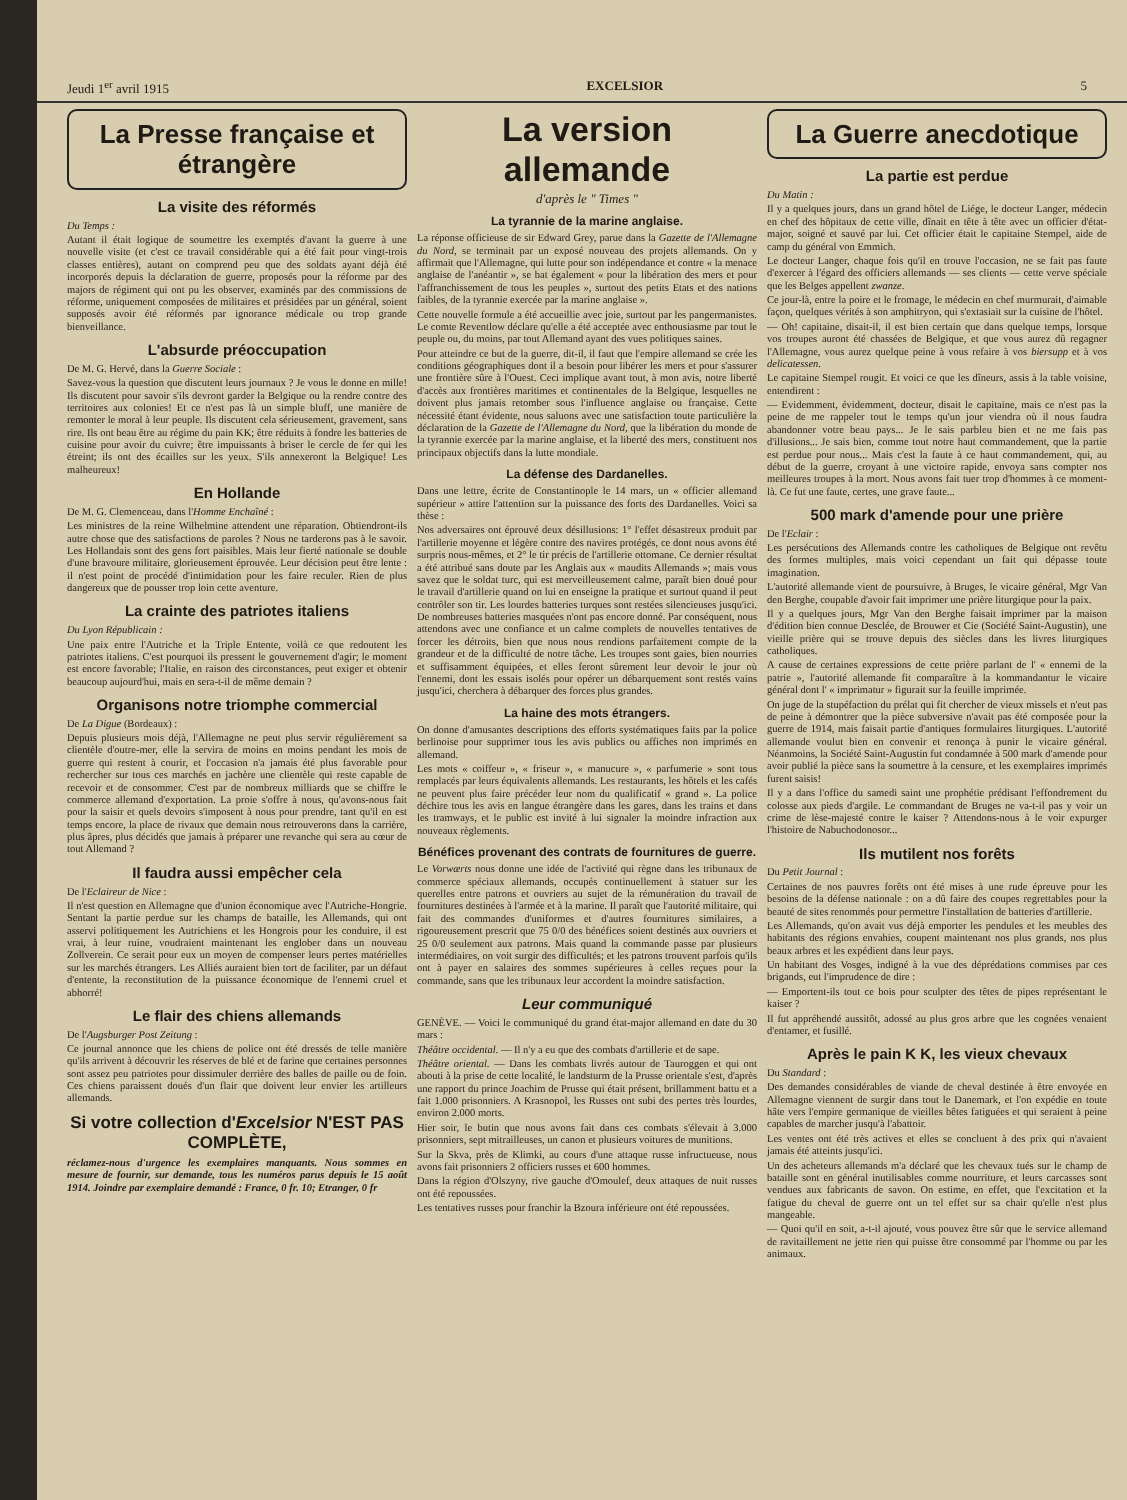Jeudi 1<sup>er</sup> avril 1915 EXCELSIOR 5
La Presse française et étrangère
La visite des réformés
Du Temps :
Autant il était logique de soumettre les exemptés d'avant la guerre à une nouvelle visite (et c'est ce travail considérable qui a été fait pour vingt-trois classes entières), autant on comprend peu que des soldats ayant déjà été incorporés depuis la déclaration de guerre, proposés pour la réforme par des majors de régiment qui ont pu les observer, examinés par des commissions de réforme, uniquement composées de militaires et présidées par un général, soient supposés avoir été réformés par ignorance médicale ou trop grande bienveillance.
L'absurde préoccupation
De M. G. Hervé, dans la Guerre Sociale :
Savez-vous la question que discutent leurs journaux ? Je vous le donne en mille! Ils discutent pour savoir s'ils devront garder la Belgique ou la rendre contre des territoires aux colonies! Et ce n'est pas là un simple bluff, une manière de remonter le moral à leur peuple. Ils discutent cela sérieusement, gravement, sans rire. Ils ont beau être au régime du pain KK; être réduits à fondre les batteries de cuisine pour avoir du cuivre; être impuissants à briser le cercle de fer qui les étreint; ils ont des écailles sur les yeux. S'ils annexeront la Belgique! Les malheureux!
En Hollande
De M. G. Clemenceau, dans l'Homme Enchaîné :
Les ministres de la reine Wilhelmine attendent une réparation. Obtiendront-ils autre chose que des satisfactions de paroles ? Nous ne tarderons pas à le savoir. Les Hollandais sont des gens fort paisibles. Mais leur fierté nationale se double d'une bravoure militaire, glorieusement éprouvée. Leur décision peut être lente : il n'est point de procédé d'intimidation pour les faire reculer. Rien de plus dangereux que de pousser trop loin cette aventure.
La crainte des patriotes italiens
Du Lyon Républicain :
Une paix entre l'Autriche et la Triple Entente, voilà ce que redoutent les patriotes italiens. C'est pourquoi ils pressent le gouvernement d'agir; le moment est encore favorable; l'Italie, en raison des circonstances, peut exiger et obtenir beaucoup aujourd'hui, mais en sera-t-il de même demain ?
Organisons notre triomphe commercial
De La Digue (Bordeaux) :
Depuis plusieurs mois déjà, l'Allemagne ne peut plus servir régulièrement sa clientèle d'outre-mer, elle la servira de moins en moins pendant les mois de guerre qui restent à courir, et l'occasion n'a jamais été plus favorable pour rechercher sur tous ces marchés en jachère une clientèle qui reste capable de recevoir et de consommer. C'est par de nombreux milliards que se chiffre le commerce allemand d'exportation. La proie s'offre à nous, qu'avons-nous fait pour la saisir et quels devoirs s'imposent à nous pour prendre, tant qu'il en est temps encore, la place de rivaux que demain nous retrouverons dans la carrière, plus âpres, plus décidés que jamais à préparer une revanche qui sera au cœur de tout Allemand ?
Il faudra aussi empêcher cela
De l'Eclaireur de Nice :
Il n'est question en Allemagne que d'union économique avec l'Autriche-Hongrie. Sentant la partie perdue sur les champs de bataille, les Allemands, qui ont asservi politiquement les Autrichiens et les Hongrois pour les conduire, il est vrai, à leur ruine, voudraient maintenant les englober dans un nouveau Zollverein. Ce serait pour eux un moyen de compenser leurs pertes matérielles sur les marchés étrangers. Les Alliés auraient bien tort de faciliter, par un défaut d'entente, la reconstitution de la puissance économique de l'ennemi cruel et abhorré!
Le flair des chiens allemands
De l'Augsburger Post Zeitung :
Ce journal annonce que les chiens de police ont été dressés de telle manière qu'ils arrivent à découvrir les réserves de blé et de farine que certaines personnes sont assez peu patriotes pour dissimuler derrière des balles de paille ou de foin. Ces chiens paraissent doués d'un flair que doivent leur envier les artilleurs allemands.
Si votre collection d'Excelsior N'EST PAS COMPLÈTE,
réclamez-nous d'urgence les exemplaires manquants. Nous sommes en mesure de fournir, sur demande, tous les numéros parus depuis le 15 août 1914. Joindre par exemplaire demandé : France, 0 fr. 10; Etranger, 0 fr
La version allemande
d'après le " Times "
La tyrannie de la marine anglaise.
La réponse officieuse de sir Edward Grey, parue dans la Gazette de l'Allemagne du Nord, se terminait par un exposé nouveau des projets allemands. On y affirmait que l'Allemagne, qui lutte pour son indépendance et contre « la menace anglaise de l'anéantir », se bat également « pour la libération des mers et pour l'affranchissement de tous les peuples », surtout des petits Etats et des nations faibles, de la tyrannie exercée par la marine anglaise ».
Cette nouvelle formule a été accueillie avec joie, surtout par les pangermanistes. Le comte Reventlow déclare qu'elle a été acceptée avec enthousiasme par tout le peuple ou, du moins, par tout Allemand ayant des vues politiques saines.
Pour atteindre ce but de la guerre, dit-il, il faut que l'empire allemand se crée les conditions géographiques dont il a besoin pour libérer les mers et pour s'assurer une frontière sûre à l'Ouest. Ceci implique avant tout, à mon avis, notre liberté d'accès aux frontières maritimes et continentales de la Belgique, lesquelles ne doivent plus jamais retomber sous l'influence anglaise ou française. Cette nécessité étant évidente, nous saluons avec une satisfaction toute particulière la déclaration de la Gazette de l'Allemagne du Nord, que la libération du monde de la tyrannie exercée par la marine anglaise, et la liberté des mers, constituent nos principaux objectifs dans la lutte mondiale.
La défense des Dardanelles.
Dans une lettre, écrite de Constantinople le 14 mars, un « officier allemand supérieur » attire l'attention sur la puissance des forts des Dardanelles. Voici sa thèse :
Nos adversaires ont éprouvé deux désillusions: 1° l'effet désastreux produit par l'artillerie moyenne et légère contre des navires protégés, ce dont nous avons été surpris nous-mêmes, et 2° le tir précis de l'artillerie ottomane. Ce dernier résultat a été attribué sans doute par les Anglais aux « maudits Allemands »; mais vous savez que le soldat turc, qui est merveilleusement calme, paraît bien doué pour le travail d'artillerie quand on lui en enseigne la pratique et surtout quand il peut contrôler son tir. Les lourdes batteries turques sont restées silencieuses jusqu'ici. De nombreuses batteries masquées n'ont pas encore donné. Par conséquent, nous attendons avec une confiance et un calme complets de nouvelles tentatives de forcer les détroits, bien que nous nous rendions parfaitement compte de la grandeur et de la difficulté de notre tâche. Les troupes sont gaies, bien nourries et suffisamment équipées, et elles feront sûrement leur devoir le jour où l'ennemi, dont les essais isolés pour opérer un débarquement sont restés vains jusqu'ici, cherchera à débarquer des forces plus grandes.
La haine des mots étrangers.
On donne d'amusantes descriptions des efforts systématiques faits par la police berlinoise pour supprimer tous les avis publics ou affiches non imprimés en allemand.
Les mots « coiffeur », « friseur », « manucure », « parfumerie » sont tous remplacés par leurs équivalents allemands. Les restaurants, les hôtels et les cafés ne peuvent plus faire précéder leur nom du qualificatif « grand ». La police déchire tous les avis en langue étrangère dans les gares, dans les trains et dans les tramways, et le public est invité à lui signaler la moindre infraction aux nouveaux règlements.
Bénéfices provenant des contrats de fournitures de guerre.
Le Vorwærts nous donne une idée de l'activité qui règne dans les tribunaux de commerce spéciaux allemands, occupés continuellement à statuer sur les querelles entre patrons et ouvriers au sujet de la rémunération du travail de fournitures destinées à l'armée et à la marine. Il paraît que l'autorité militaire, qui fait des commandes d'uniformes et d'autres fournitures similaires, a rigoureusement prescrit que 75 0/0 des bénéfices soient destinés aux ouvriers et 25 0/0 seulement aux patrons. Mais quand la commande passe par plusieurs intermédiaires, on voit surgir des difficultés; et les patrons trouvent parfois qu'ils ont à payer en salaires des sommes supérieures à celles reçues pour la commande, sans que les tribunaux leur accordent la moindre satisfaction.
Leur communiqué
GENÈVE. — Voici le communiqué du grand état-major allemand en date du 30 mars :
Théâtre occidental. — Il n'y a eu que des combats d'artillerie et de sape.
Théâtre oriental. — Dans les combats livrés autour de Tauroggen et qui ont abouti à la prise de cette localité, le landsturm de la Prusse orientale s'est, d'après une rapport du prince Joachim de Prusse qui était présent, brillamment battu et a fait 1.000 prisonniers. A Krasnopol, les Russes ont subi des pertes très lourdes, environ 2.000 morts.
Hier soir, le butin que nous avons fait dans ces combats s'élevait à 3.000 prisonniers, sept mitrailleuses, un canon et plusieurs voitures de munitions.
Sur la Skva, près de Klimki, au cours d'une attaque russe infructueuse, nous avons fait prisonniers 2 officiers russes et 600 hommes.
Dans la région d'Olszyny, rive gauche d'Omoulef, deux attaques de nuit russes ont été repoussées.
Les tentatives russes pour franchir la Bzoura inférieure ont été repoussées.
La Guerre anecdotique
La partie est perdue
Du Matin :
Il y a quelques jours, dans un grand hôtel de Liége, le docteur Langer, médecin en chef des hôpitaux de cette ville, dînait en tête à tête avec un officier d'état-major, soigné et sauvé par lui. Cet officier était le capitaine Stempel, aide de camp du général von Emmich.
Le docteur Langer, chaque fois qu'il en trouve l'occasion, ne se fait pas faute d'exercer à l'égard des officiers allemands — ses clients — cette verve spéciale que les Belges appellent zwanze.
Ce jour-là, entre la poire et le fromage, le médecin en chef murmurait, d'aimable façon, quelques vérités à son amphitryon, qui s'extasiait sur la cuisine de l'hôtel.
— Oh! capitaine, disait-il, il est bien certain que dans quelque temps, lorsque vos troupes auront été chassées de Belgique, et que vous aurez dû regagner l'Allemagne, vous aurez quelque peine à vous refaire à vos biersupp et à vos delicatessen.
Le capitaine Stempel rougit. Et voici ce que les dîneurs, assis à la table voisine, entendirent :
— Evidemment, évidemment, docteur, disait le capitaine, mais ce n'est pas la peine de me rappeler tout le temps qu'un jour viendra où il nous faudra abandonner votre beau pays... Je le sais parbleu bien et ne me fais pas d'illusions... Je sais bien, comme tout notre haut commandement, que la partie est perdue pour nous... Mais c'est la faute à ce haut commandement, qui, au début de la guerre, croyant à une victoire rapide, envoya sans compter nos meilleures troupes à la mort. Nous avons fait tuer trop d'hommes à ce moment-là. Ce fut une faute, certes, une grave faute...
500 mark d'amende pour une prière
De l'Eclair :
Les persécutions des Allemands contre les catholiques de Belgique ont revêtu des formes multiples, mais voici cependant un fait qui dépasse toute imagination.
L'autorité allemande vient de poursuivre, à Bruges, le vicaire général, Mgr Van den Berghe, coupable d'avoir fait imprimer une prière liturgique pour la paix.
Il y a quelques jours, Mgr Van den Berghe faisait imprimer par la maison d'édition bien connue Desclée, de Brouwer et Cie (Société Saint-Augustin), une vieille prière qui se trouve depuis des siècles dans les livres liturgiques catholiques.
A cause de certaines expressions de cette prière parlant de l' « ennemi de la patrie », l'autorité allemande fit comparaître à la kommandantur le vicaire général dont l' « imprimatur » figurait sur la feuille imprimée.
On juge de la stupéfaction du prélat qui fit chercher de vieux missels et n'eut pas de peine à démontrer que la pièce subversive n'avait pas été composée pour la guerre de 1914, mais faisait partie d'antiques formulaires liturgiques. L'autorité allemande voulut bien en convenir et renonça à punir le vicaire général. Néanmoins, la Société Saint-Augustin fut condamnée à 500 mark d'amende pour avoir publié la pièce sans la soumettre à la censure, et les exemplaires imprimés furent saisis!
Il y a dans l'office du samedi saint une prophétie prédisant l'effondrement du colosse aux pieds d'argile. Le commandant de Bruges ne va-t-il pas y voir un crime de lèse-majesté contre le kaiser ? Attendons-nous à le voir expurger l'histoire de Nabuchodonosor...
Ils mutilent nos forêts
Du Petit Journal :
Certaines de nos pauvres forêts ont été mises à une rude épreuve pour les besoins de la défense nationale : on a dû faire des coupes regrettables pour la beauté de sites renommés pour permettre l'installation de batteries d'artillerie.
Les Allemands, qu'on avait vus déjà emporter les pendules et les meubles des habitants des régions envahies, coupent maintenant nos plus grands, nos plus beaux arbres et les expédient dans leur pays.
Un habitant des Vosges, indigné à la vue des déprédations commises par ces brigands, eut l'imprudence de dire :
— Emportent-ils tout ce bois pour sculpter des têtes de pipes représentant le kaiser ?
Il fut appréhendé aussitôt, adossé au plus gros arbre que les cognées venaient d'entamer, et fusillé.
Après le pain K K, les vieux chevaux
Du Standard :
Des demandes considérables de viande de cheval destinée à être envoyée en Allemagne viennent de surgir dans tout le Danemark, et l'on expédie en toute hâte vers l'empire germanique de vieilles bêtes fatiguées et qui seraient à peine capables de marcher jusqu'à l'abattoir.
Les ventes ont été très actives et elles se concluent à des prix qui n'avaient jamais été atteints jusqu'ici.
Un des acheteurs allemands m'a déclaré que les chevaux tués sur le champ de bataille sont en général inutilisables comme nourriture, et leurs carcasses sont vendues aux fabricants de savon. On estime, en effet, que l'excitation et la fatigue du cheval de guerre ont un tel effet sur sa chair qu'elle n'est plus mangeable.
— Quoi qu'il en soit, a-t-il ajouté, vous pouvez être sûr que le service allemand de ravitaillement ne jette rien qui puisse être consommé par l'homme ou par les animaux.